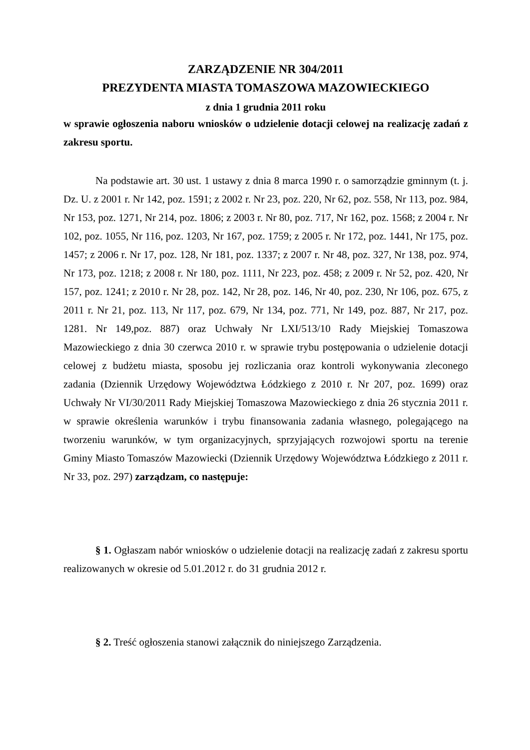ZARZĄDZENIE NR 304/2011
PREZYDENTA MIASTA TOMASZOWA MAZOWIECKIEGO
z dnia 1 grudnia 2011 roku
w sprawie ogłoszenia naboru wniosków o udzielenie dotacji celowej na realizację zadań z zakresu sportu.
Na podstawie art. 30 ust. 1 ustawy z dnia 8 marca 1990 r. o samorządzie gminnym (t. j. Dz. U. z 2001 r. Nr 142, poz. 1591; z 2002 r. Nr 23, poz. 220, Nr 62, poz. 558, Nr 113, poz. 984, Nr 153, poz. 1271, Nr 214, poz. 1806; z 2003 r. Nr 80, poz. 717, Nr 162, poz. 1568; z 2004 r. Nr 102, poz. 1055, Nr 116, poz. 1203, Nr 167, poz. 1759; z 2005 r. Nr 172, poz. 1441, Nr 175, poz. 1457; z 2006 r. Nr 17, poz. 128, Nr 181, poz. 1337; z 2007 r. Nr 48, poz. 327, Nr 138, poz. 974, Nr 173, poz. 1218; z 2008 r. Nr 180, poz. 1111, Nr 223, poz. 458; z 2009 r. Nr 52, poz. 420, Nr 157, poz. 1241; z 2010 r. Nr 28, poz. 142, Nr 28, poz. 146, Nr 40, poz. 230, Nr 106, poz. 675, z 2011 r. Nr 21, poz. 113, Nr 117, poz. 679, Nr 134, poz. 771, Nr 149, poz. 887, Nr 217, poz. 1281. Nr 149,poz. 887) oraz Uchwały Nr LXI/513/10 Rady Miejskiej Tomaszowa Mazowieckiego z dnia 30 czerwca 2010 r. w sprawie trybu postępowania o udzielenie dotacji celowej z budżetu miasta, sposobu jej rozliczania oraz kontroli wykonywania zleconego zadania (Dziennik Urzędowy Województwa Łódzkiego z 2010 r. Nr 207, poz. 1699) oraz Uchwały Nr VI/30/2011 Rady Miejskiej Tomaszowa Mazowieckiego z dnia 26 stycznia 2011 r. w sprawie określenia warunków i trybu finansowania zadania własnego, polegającego na tworzeniu warunków, w tym organizacyjnych, sprzyjających rozwojowi sportu na terenie Gminy Miasto Tomaszów Mazowiecki (Dziennik Urzędowy Województwa Łódzkiego z 2011 r. Nr 33, poz. 297) zarządzam, co następuje:
§ 1. Ogłaszam nabór wniosków o udzielenie dotacji na realizację zadań z zakresu sportu realizowanych w okresie od 5.01.2012 r. do 31 grudnia 2012 r.
§ 2. Treść ogłoszenia stanowi załącznik do niniejszego Zarządzenia.